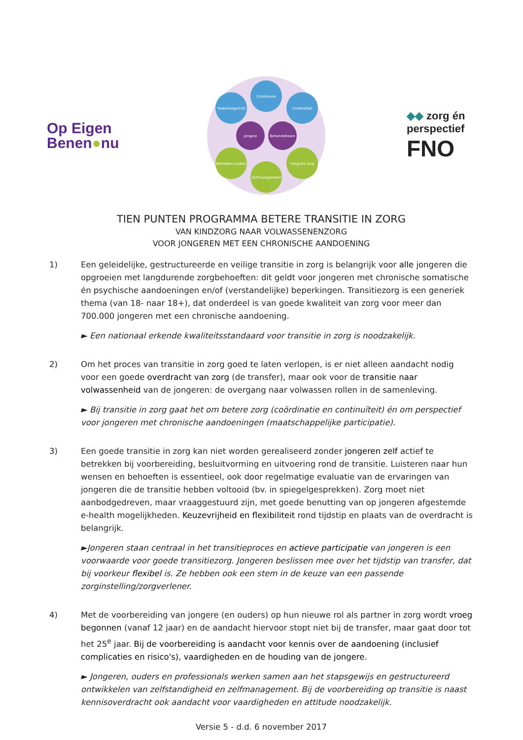Op Eigen
Benen●nu
Coördinatie
Toekomstgericht
Continuïteit
Jongere
Behandelteam
Betrokken ouders
Integrale zorg
Zelfmanagement
◆◆ zorg én
perspectief
FNO
TIEN PUNTEN PROGRAMMA BETERE TRANSITIE IN ZORG
VAN KINDZORG NAAR VOLWASSENENZORG
VOOR JONGEREN MET EEN CHRONISCHE AANDOENING
1) Een geleidelijke, gestructureerde en veilige transitie in zorg is belangrijk voor alle jongeren die opgroeien met langdurende zorgbehoeften: dit geldt voor jongeren met chronische somatische én psychische aandoeningen en/of (verstandelijke) beperkingen. Transitiezorg is een generiek thema (van 18- naar 18+), dat onderdeel is van goede kwaliteit van zorg voor meer dan 700.000 jongeren met een chronische aandoening.
► Een nationaal erkende kwaliteitsstandaard voor transitie in zorg is noodzakelijk.
2) Om het proces van transitie in zorg goed te laten verlopen, is er niet alleen aandacht nodig voor een goede overdracht van zorg (de transfer), maar ook voor de transitie naar volwassenheid van de jongeren: de overgang naar volwassen rollen in de samenleving.
► Bij transitie in zorg gaat het om betere zorg (coördinatie en continuïteit) én om perspectief voor jongeren met chronische aandoeningen (maatschappelijke participatie).
3) Een goede transitie in zorg kan niet worden gerealiseerd zonder jongeren zelf actief te betrekken bij voorbereiding, besluitvorming en uitvoering rond de transitie. Luisteren naar hun wensen en behoeften is essentieel, ook door regelmatige evaluatie van de ervaringen van jongeren die de transitie hebben voltooid (bv. in spiegelgesprekken). Zorg moet niet aanbodgedreven, maar vraaggestuurd zijn, met goede benutting van op jongeren afgestemde e-health mogelijkheden. Keuzevrijheid en flexibiliteit rond tijdstip en plaats van de overdracht is belangrijk.
►Jongeren staan centraal in het transitieproces en actieve participatie van jongeren is een voorwaarde voor goede transitiezorg. Jongeren beslissen mee over het tijdstip van transfer, dat bij voorkeur flexibel is. Ze hebben ook een stem in de keuze van een passende zorginstelling/zorgverlener.
4) Met de voorbereiding van jongere (en ouders) op hun nieuwe rol als partner in zorg wordt vroeg begonnen (vanaf 12 jaar) en de aandacht hiervoor stopt niet bij de transfer, maar gaat door tot het 25<sup>e</sup> jaar. Bij de voorbereiding is aandacht voor kennis over de aandoening (inclusief complicaties en risico's), vaardigheden en de houding van de jongere.
► Jongeren, ouders en professionals werken samen aan het stapsgewijs en gestructureerd ontwikkelen van zelfstandigheid en zelfmanagement. Bij de voorbereiding op transitie is naast kennisoverdracht ook aandacht voor vaardigheden en attitude noodzakelijk.
Versie 5 - d.d. 6 november 2017